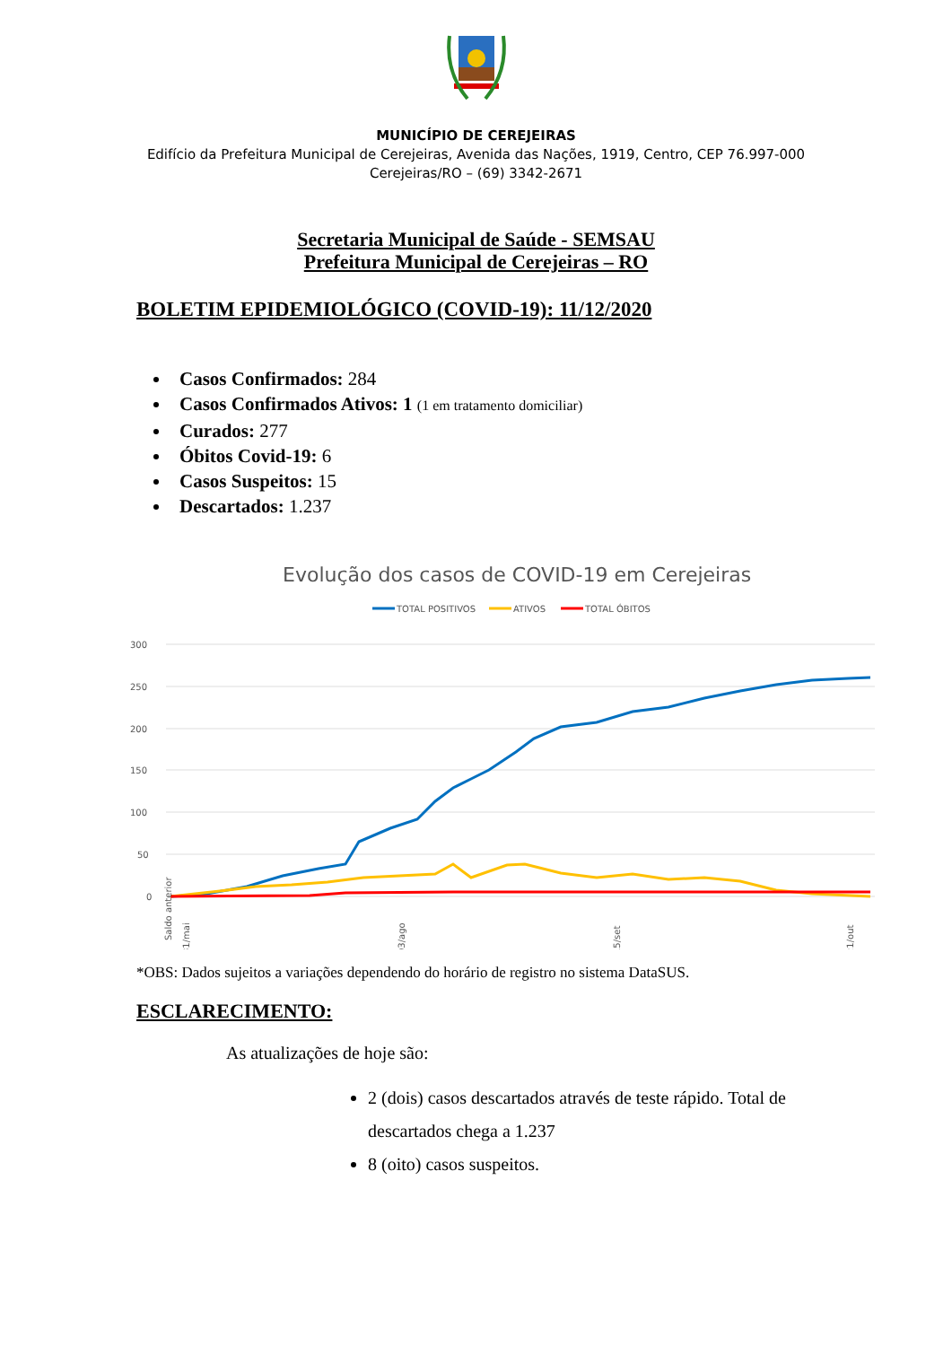MUNICÍPIO DE CEREJEIRAS
Edifício da Prefeitura Municipal de Cerejeiras, Avenida das Nações, 1919, Centro, CEP 76.997-000
Cerejeiras/RO – (69) 3342-2671
Secretaria Municipal de Saúde - SEMSAU
Prefeitura Municipal de Cerejeiras – RO
BOLETIM EPIDEMIOLÓGICO (COVID-19): 11/12/2020
Casos Confirmados: 284
Casos Confirmados Ativos: 1 (1 em tratamento domiciliar)
Curados: 277
Óbitos Covid-19: 6
Casos Suspeitos: 15
Descartados: 1.237
Evolução dos casos de COVID-19 em Cerejeiras
TOTAL POSITIVOS
ATIVOS
TOTAL ÓBITOS
300
250
200
150
100
50
0
Saldo anterior
31/mai
03/ago
15/set
21/out
*OBS: Dados sujeitos a variações dependendo do horário de registro no sistema DataSUS.
ESCLARECIMENTO:
As atualizações de hoje são:
2 (dois) casos descartados através de teste rápido. Total de descartados chega a 1.237
8 (oito) casos suspeitos.